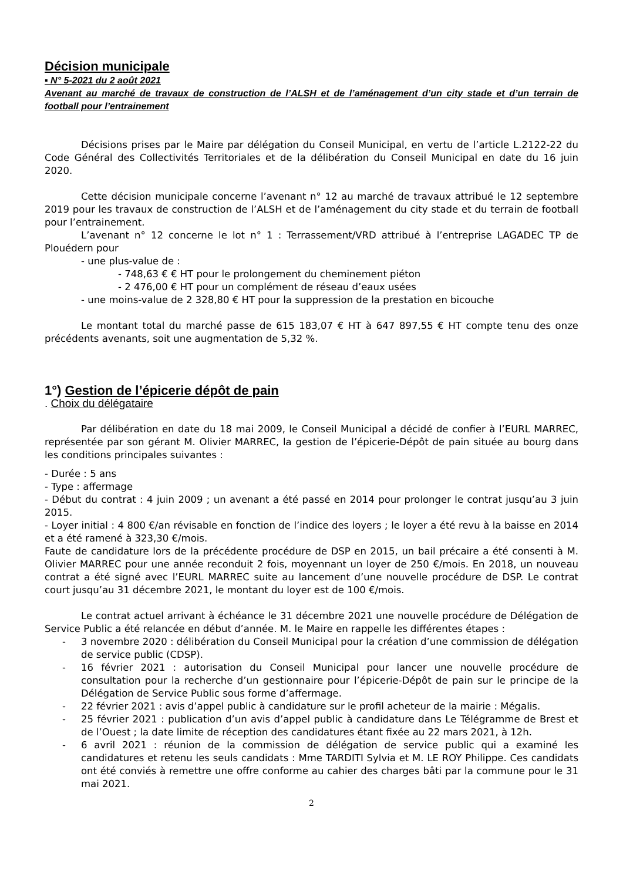Décision municipale
▪ N° 5-2021 du 2 août 2021
Avenant au marché de travaux de construction de l’ALSH et de l’aménagement d’un city stade et d’un terrain de football pour l’entrainement
Décisions prises par le Maire par délégation du Conseil Municipal, en vertu de l’article L.2122-22 du Code Général des Collectivités Territoriales et de la délibération du Conseil Municipal en date du 16 juin 2020.
Cette décision municipale concerne l’avenant n° 12 au marché de travaux attribué le 12 septembre 2019 pour les travaux de construction de l’ALSH et de l’aménagement du city stade et du terrain de football pour l’entrainement.
L’avenant n° 12 concerne le lot n° 1 : Terrassement/VRD attribué à l’entreprise LAGADEC TP de Plouédern pour
- une plus-value de :
- 748,63 € € HT pour le prolongement du cheminement piéton
- 2 476,00 € HT pour un complément de réseau d’eaux usées
- une moins-value de 2 328,80 € HT pour la suppression de la prestation en bicouche
Le montant total du marché passe de 615 183,07 € HT à 647 897,55 € HT compte tenu des onze précédents avenants, soit une augmentation de 5,32 %.
1°) Gestion de l’épicerie dépôt de pain
. Choix du délégataire
Par délibération en date du 18 mai 2009, le Conseil Municipal a décidé de confier à l’EURL MARREC, représentée par son gérant M. Olivier MARREC, la gestion de l’épicerie-Dépôt de pain située au bourg dans les conditions principales suivantes :
- Durée : 5 ans
- Type : affermage
- Début du contrat : 4 juin 2009 ; un avenant a été passé en 2014 pour prolonger le contrat jusqu’au 3 juin 2015.
- Loyer initial : 4 800 €/an révisable en fonction de l’indice des loyers ; le loyer a été revu à la baisse en 2014 et a été ramené à 323,30 €/mois.
Faute de candidature lors de la précédente procédure de DSP en 2015, un bail précaire a été consenti à M. Olivier MARREC pour une année reconduit 2 fois, moyennant un loyer de 250 €/mois. En 2018, un nouveau contrat a été signé avec l’EURL MARREC suite au lancement d’une nouvelle procédure de DSP. Le contrat court jusqu’au 31 décembre 2021, le montant du loyer est de 100 €/mois.
Le contrat actuel arrivant à échéance le 31 décembre 2021 une nouvelle procédure de Délégation de Service Public a été relancée en début d’année. M. le Maire en rappelle les différentes étapes :
- 3 novembre 2020 : délibération du Conseil Municipal pour la création d’une commission de délégation de service public (CDSP).
- 16 février 2021 : autorisation du Conseil Municipal pour lancer une nouvelle procédure de consultation pour la recherche d’un gestionnaire pour l’épicerie-Dépôt de pain sur le principe de la Délégation de Service Public sous forme d’affermage.
- 22 février 2021 : avis d’appel public à candidature sur le profil acheteur de la mairie : Mégalis.
- 25 février 2021 : publication d’un avis d’appel public à candidature dans Le Télégramme de Brest et de l’Ouest ; la date limite de réception des candidatures étant fixée au 22 mars 2021, à 12h.
- 6 avril 2021 : réunion de la commission de délégation de service public qui a examiné les candidatures et retenu les seuls candidats : Mme TARDITI Sylvia et M. LE ROY Philippe. Ces candidats ont été conviés à remettre une offre conforme au cahier des charges bâti par la commune pour le 31 mai 2021.
2